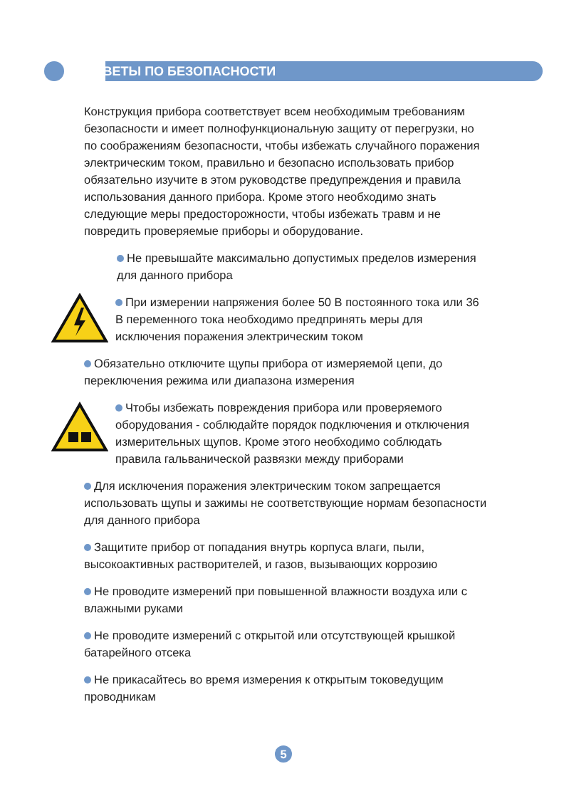СОВЕТЫ ПО БЕЗОПАСНОСТИ
Конструкция прибора соответствует всем необходимым требованиям безопасности и имеет полнофункциональную защиту от перегрузки, но по соображениям безопасности, чтобы избежать случайного поражения электрическим током, правильно и безопасно использовать прибор обязательно изучите в этом руководстве предупреждения и правила использования данного прибора. Кроме этого необходимо знать следующие меры предосторожности, чтобы избежать травм и не повредить проверяемые приборы и оборудование.
Не превышайте максимально допустимых пределов измерения для данного прибора
При измерении напряжения более 50 В постоянного тока или 36 В переменного тока необходимо предпринять меры для исключения поражения электрическим током
Обязательно отключите щупы прибора от измеряемой цепи, до переключения режима или диапазона измерения
Чтобы избежать повреждения прибора или проверяемого оборудования - соблюдайте порядок подключения и отключения измерительных щупов. Кроме этого необходимо соблюдать правила гальванической развязки между приборами
Для исключения поражения электрическим током запрещается использовать щупы и зажимы не соответствующие нормам безопасности для данного прибора
Защитите прибор от попадания внутрь корпуса влаги, пыли, высокоактивных растворителей, и газов, вызывающих коррозию
Не проводите измерений при повышенной влажности воздуха или с влажными руками
Не проводите измерений с открытой или отсутствующей крышкой батарейного отсека
Не прикасайтесь во время измерения к открытым токоведущим проводникам
5